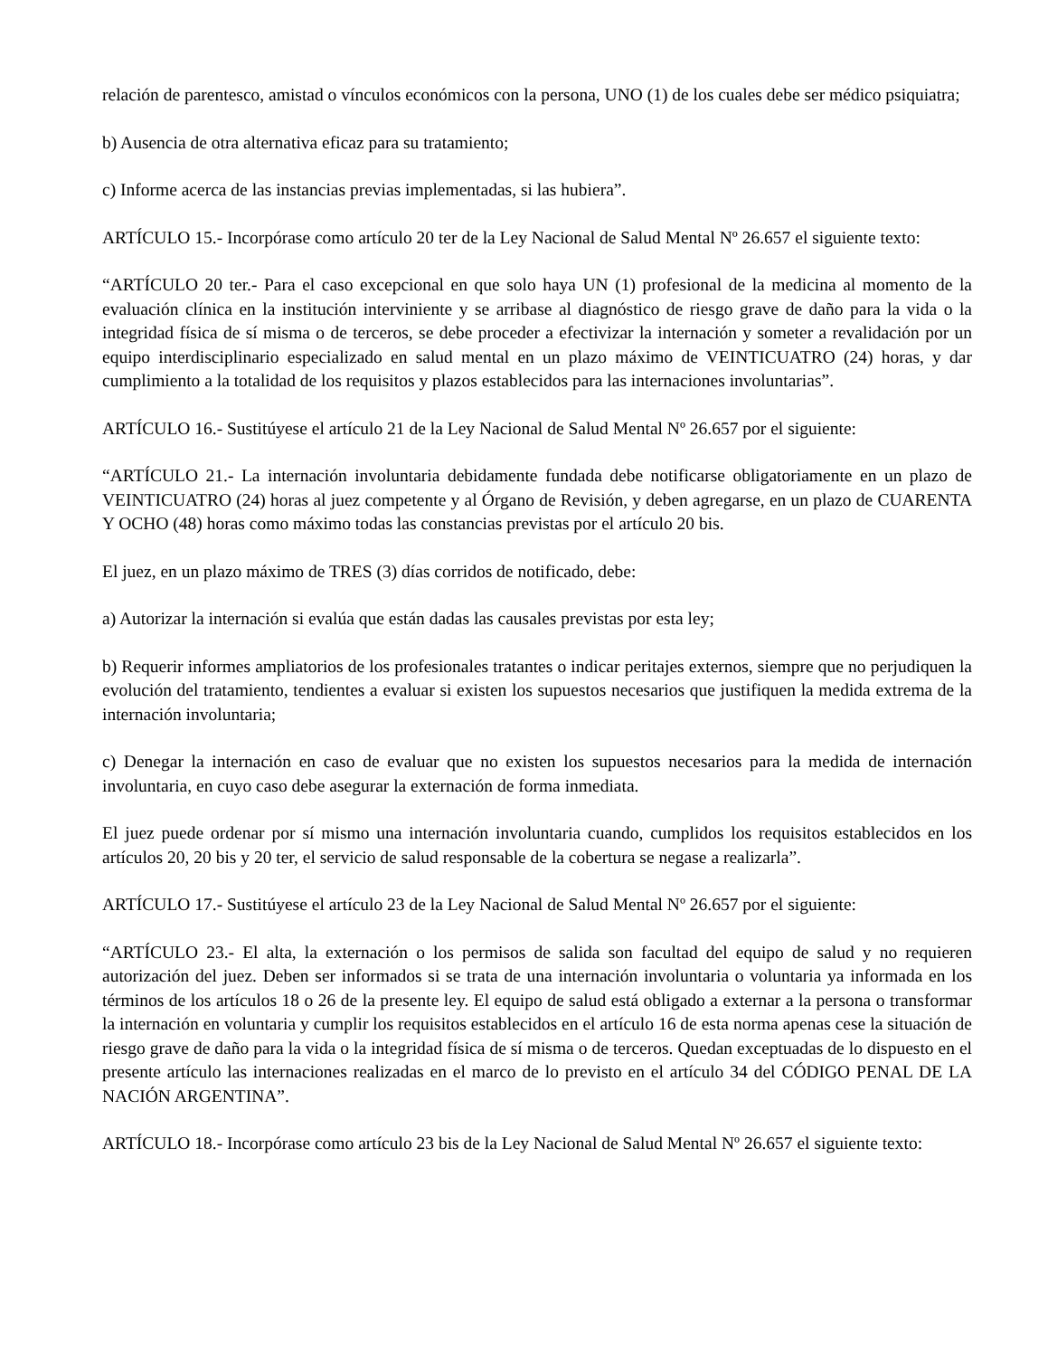relación de parentesco, amistad o vínculos económicos con la persona, UNO (1) de los cuales debe ser médico psiquiatra;
b) Ausencia de otra alternativa eficaz para su tratamiento;
c) Informe acerca de las instancias previas implementadas, si las hubiera”.
ARTÍCULO 15.- Incorpórase como artículo 20 ter de la Ley Nacional de Salud Mental Nº 26.657 el siguiente texto:
“ARTÍCULO 20 ter.- Para el caso excepcional en que solo haya UN (1) profesional de la medicina al momento de la evaluación clínica en la institución interviniente y se arribase al diagnóstico de riesgo grave de daño para la vida o la integridad física de sí misma o de terceros, se debe proceder a efectivizar la internación y someter a revalidación por un equipo interdisciplinario especializado en salud mental en un plazo máximo de VEINTICUATRO (24) horas, y dar cumplimiento a la totalidad de los requisitos y plazos establecidos para las internaciones involuntarias”.
ARTÍCULO 16.- Sustitúyese el artículo 21 de la Ley Nacional de Salud Mental Nº 26.657 por el siguiente:
“ARTÍCULO 21.- La internación involuntaria debidamente fundada debe notificarse obligatoriamente en un plazo de VEINTICUATRO (24) horas al juez competente y al Órgano de Revisión, y deben agregarse, en un plazo de CUARENTA Y OCHO (48) horas como máximo todas las constancias previstas por el artículo 20 bis.
El juez, en un plazo máximo de TRES (3) días corridos de notificado, debe:
a) Autorizar la internación si evalúa que están dadas las causales previstas por esta ley;
b) Requerir informes ampliatorios de los profesionales tratantes o indicar peritajes externos, siempre que no perjudiquen la evolución del tratamiento, tendientes a evaluar si existen los supuestos necesarios que justifiquen la medida extrema de la internación involuntaria;
c) Denegar la internación en caso de evaluar que no existen los supuestos necesarios para la medida de internación involuntaria, en cuyo caso debe asegurar la externación de forma inmediata.
El juez puede ordenar por sí mismo una internación involuntaria cuando, cumplidos los requisitos establecidos en los artículos 20, 20 bis y 20 ter, el servicio de salud responsable de la cobertura se negase a realizarla”.
ARTÍCULO 17.- Sustitúyese el artículo 23 de la Ley Nacional de Salud Mental Nº 26.657 por el siguiente:
“ARTÍCULO 23.- El alta, la externación o los permisos de salida son facultad del equipo de salud y no requieren autorización del juez. Deben ser informados si se trata de una internación involuntaria o voluntaria ya informada en los términos de los artículos 18 o 26 de la presente ley. El equipo de salud está obligado a externar a la persona o transformar la internación en voluntaria y cumplir los requisitos establecidos en el artículo 16 de esta norma apenas cese la situación de riesgo grave de daño para la vida o la integridad física de sí misma o de terceros. Quedan exceptuadas de lo dispuesto en el presente artículo las internaciones realizadas en el marco de lo previsto en el artículo 34 del CÓDIGO PENAL DE LA NACIÓN ARGENTINA”.
ARTÍCULO 18.- Incorpórase como artículo 23 bis de la Ley Nacional de Salud Mental Nº 26.657 el siguiente texto: